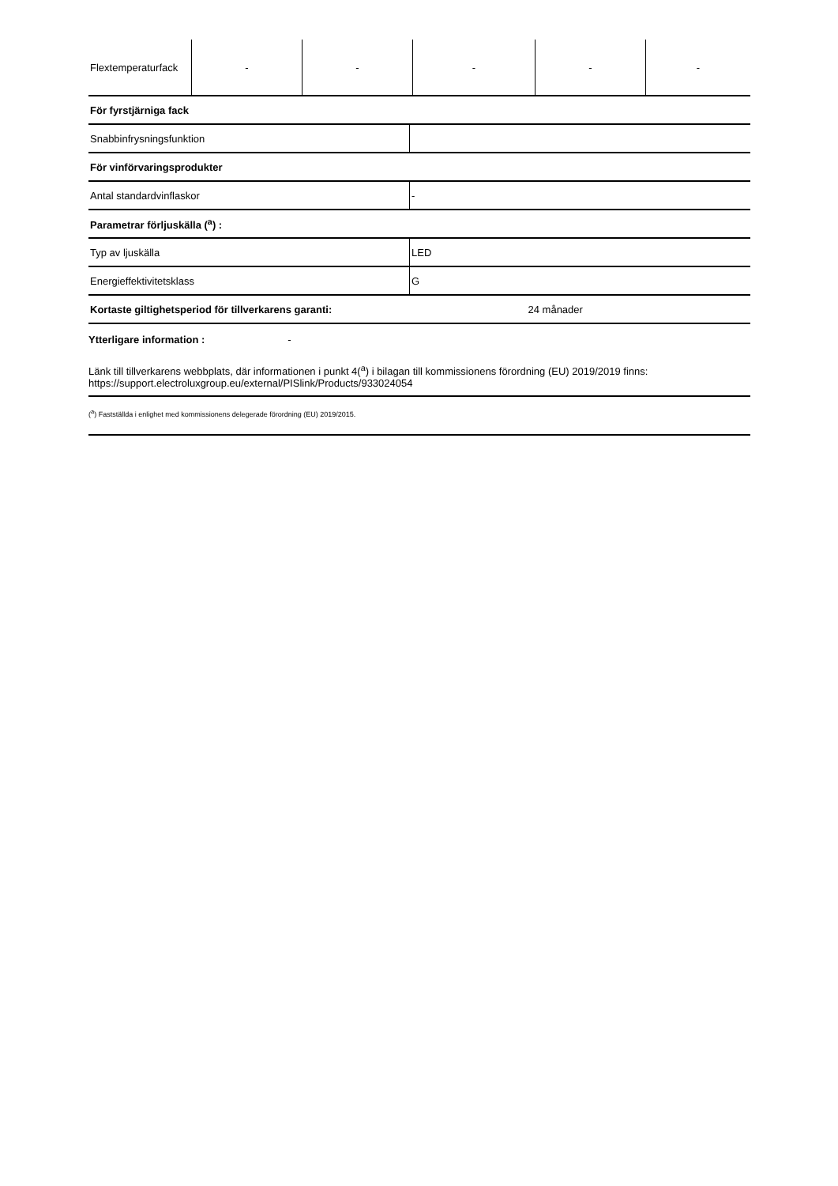| Flextemperaturfack | - | - | - | - | - |
| För fyrstjärniga fack | |
| Snabbinfrysningsfunktion | |
| För vinförvaringsprodukter | |
| Antal standardvinflaskor | - |
| Parametrar förljuskälla (<sup>a</sup>) : | |
| Typ av ljuskälla | LED |
| Energieffektivitetsklass | G |
| Kortaste giltighetsperiod för tillverkarens garanti: | 24 månader |
Ytterligare information : -
Länk till tillverkarens webbplats, där informationen i punkt 4(<sup>a</sup>) i bilagan till kommissionens förordning (EU) 2019/2019 finns: https://support.electroluxgroup.eu/external/PISlink/Products/933024054
(<sup>a</sup>) Fastställda i enlighet med kommissionens delegerade förordning (EU) 2019/2015.